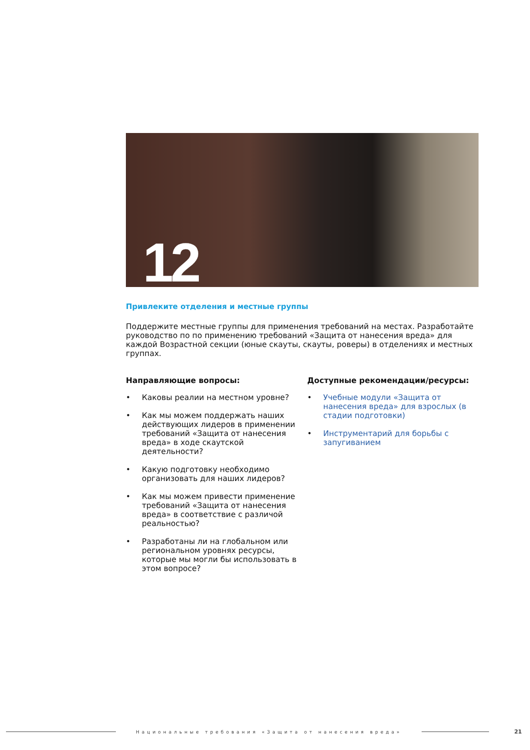12
Привлеките отделения и местные группы
Поддержите местные группы для применения требований на местах. Разработайте руководство по по применению требований «Защита от нанесения вреда» для каждой Возрастной секции (юные скауты, скауты, роверы) в отделениях и местных группах.
Направляющие вопросы:
• Каковы реалии на местном уровне?
• Как мы можем поддержать наших действующих лидеров в применении требований «Защита от нанесения вреда» в ходе скаутской деятельности?
• Какую подготовку необходимо организовать для наших лидеров?
• Как мы можем привести применение требований «Защита от нанесения вреда» в соответствие с различой реальностью?
• Разработаны ли на глобальном или региональном уровнях ресурсы, которые мы могли бы использовать в этом вопросе?
Доступные рекомендации/ресурсы:
• Учебные модули «Защита от нанесения вреда» для взрослых (в стадии подготовки)
• Инструментарий для борьбы с запугиванием
Национальные требования «Защита от нанесения вреда»
21